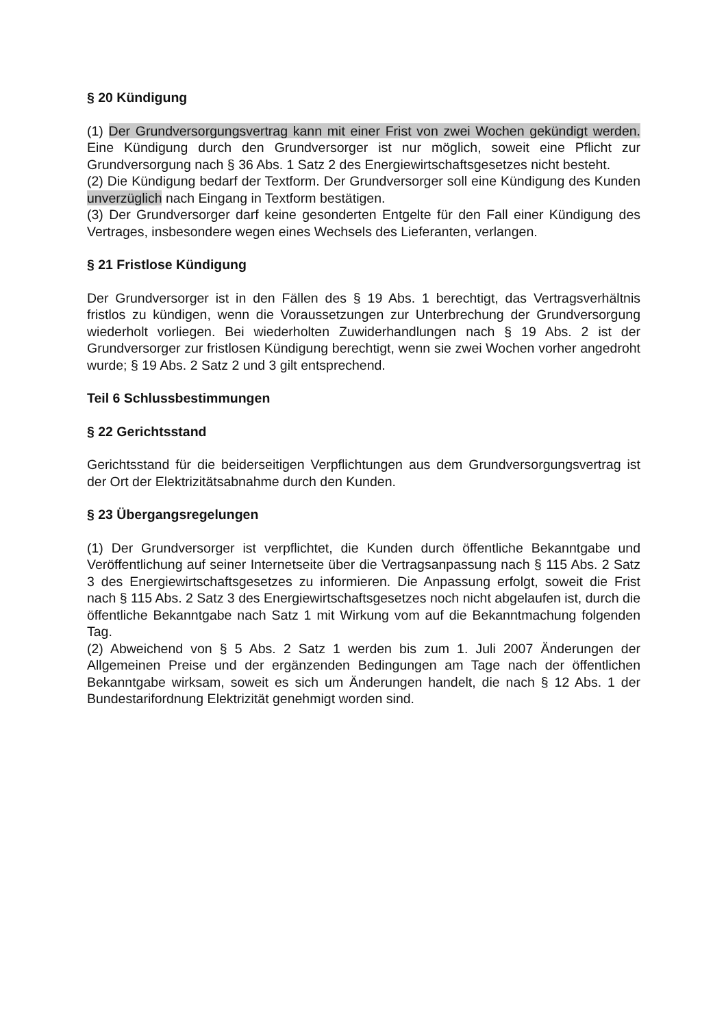§ 20 Kündigung
(1) Der Grundversorgungsvertrag kann mit einer Frist von zwei Wochen gekündigt werden. Eine Kündigung durch den Grundversorger ist nur möglich, soweit eine Pflicht zur Grundversorgung nach § 36 Abs. 1 Satz 2 des Energiewirtschaftsgesetzes nicht besteht.
(2) Die Kündigung bedarf der Textform. Der Grundversorger soll eine Kündigung des Kunden unverzüglich nach Eingang in Textform bestätigen.
(3) Der Grundversorger darf keine gesonderten Entgelte für den Fall einer Kündigung des Vertrages, insbesondere wegen eines Wechsels des Lieferanten, verlangen.
§ 21 Fristlose Kündigung
Der Grundversorger ist in den Fällen des § 19 Abs. 1 berechtigt, das Vertragsverhältnis fristlos zu kündigen, wenn die Voraussetzungen zur Unterbrechung der Grundversorgung wiederholt vorliegen. Bei wiederholten Zuwiderhandlungen nach § 19 Abs. 2 ist der Grundversorger zur fristlosen Kündigung berechtigt, wenn sie zwei Wochen vorher angedroht wurde; § 19 Abs. 2 Satz 2 und 3 gilt entsprechend.
Teil 6 Schlussbestimmungen
§ 22 Gerichtsstand
Gerichtsstand für die beiderseitigen Verpflichtungen aus dem Grundversorgungsvertrag ist der Ort der Elektrizitätsabnahme durch den Kunden.
§ 23 Übergangsregelungen
(1) Der Grundversorger ist verpflichtet, die Kunden durch öffentliche Bekanntgabe und Veröffentlichung auf seiner Internetseite über die Vertragsanpassung nach § 115 Abs. 2 Satz 3 des Energiewirtschaftsgesetzes zu informieren. Die Anpassung erfolgt, soweit die Frist nach § 115 Abs. 2 Satz 3 des Energiewirtschaftsgesetzes noch nicht abgelaufen ist, durch die öffentliche Bekanntgabe nach Satz 1 mit Wirkung vom auf die Bekanntmachung folgenden Tag.
(2) Abweichend von § 5 Abs. 2 Satz 1 werden bis zum 1. Juli 2007 Änderungen der Allgemeinen Preise und der ergänzenden Bedingungen am Tage nach der öffentlichen Bekanntgabe wirksam, soweit es sich um Änderungen handelt, die nach § 12 Abs. 1 der Bundestarifordnung Elektrizität genehmigt worden sind.